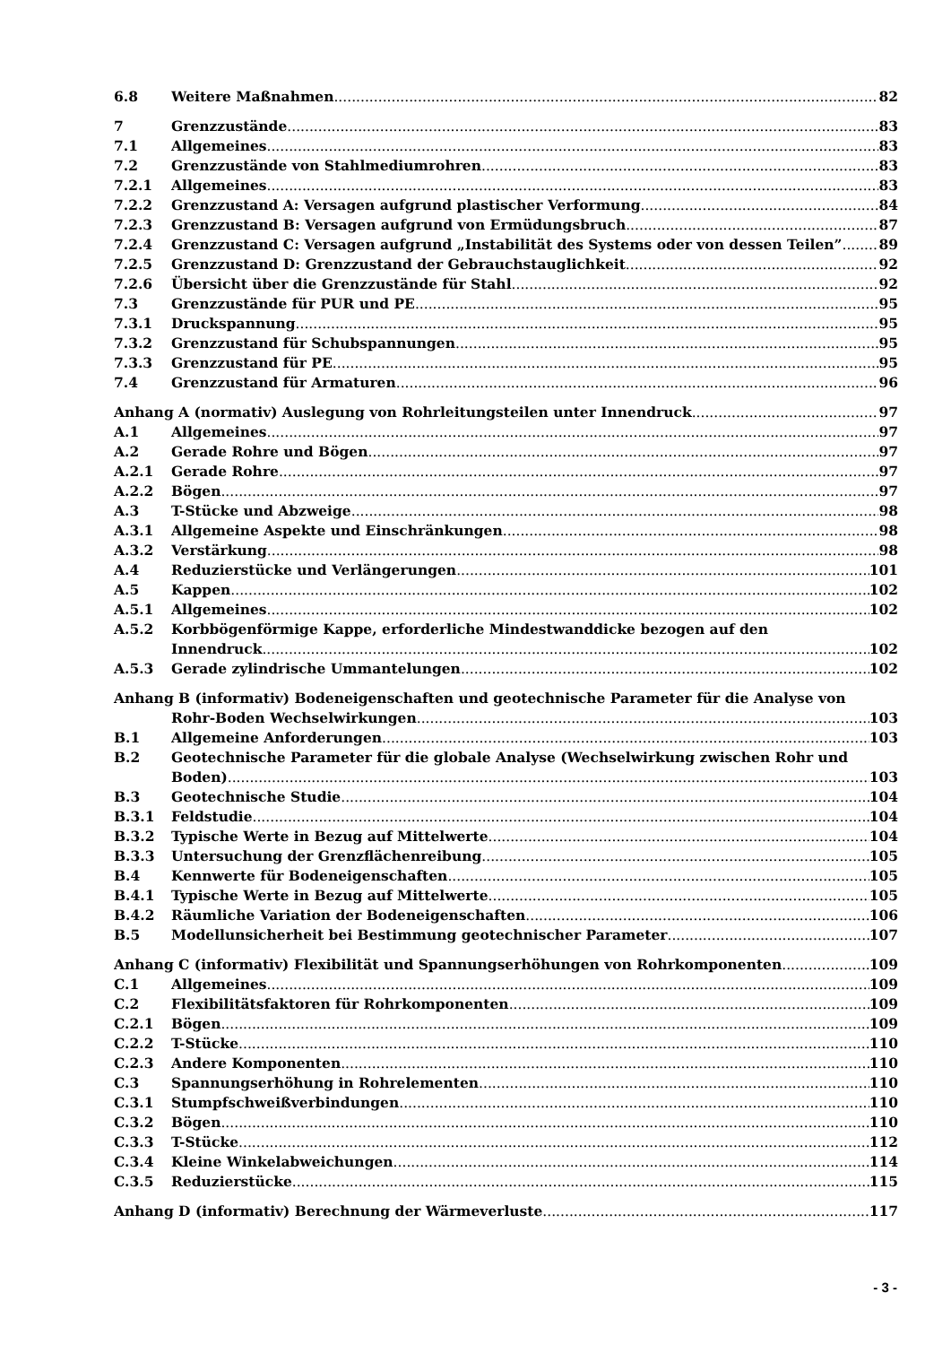6.8 Weitere Maßnahmen 82
7 Grenzzustände 83
7.1 Allgemeines 83
7.2 Grenzzustände von Stahlmediumrohren 83
7.2.1 Allgemeines 83
7.2.2 Grenzzustand A: Versagen aufgrund plastischer Verformung 84
7.2.3 Grenzzustand B: Versagen aufgrund von Ermüdungsbruch 87
7.2.4 Grenzzustand C: Versagen aufgrund „Instabilität des Systems oder von dessen Teilen” 89
7.2.5 Grenzzustand D: Grenzzustand der Gebrauchstauglichkeit 92
7.2.6 Übersicht über die Grenzzustände für Stahl 92
7.3 Grenzzustände für PUR und PE 95
7.3.1 Druckspannung 95
7.3.2 Grenzzustand für Schubspannungen 95
7.3.3 Grenzzustand für PE 95
7.4 Grenzzustand für Armaturen 96
Anhang A (normativ) Auslegung von Rohrleitungsteilen unter Innendruck 97
A.1 Allgemeines 97
A.2 Gerade Rohre und Bögen 97
A.2.1 Gerade Rohre 97
A.2.2 Bögen 97
A.3 T-Stücke und Abzweige 98
A.3.1 Allgemeine Aspekte und Einschränkungen 98
A.3.2 Verstärkung 98
A.4 Reduzierstücke und Verlängerungen 101
A.5 Kappen 102
A.5.1 Allgemeines 102
A.5.2 Korbbögenförmige Kappe, erforderliche Mindestwanddicke bezogen auf den
Innendruck 102
A.5.3 Gerade zylindrische Ummantelungen 102
Anhang B (informativ) Bodeneigenschaften und geotechnische Parameter für die Analyse von
Rohr-Boden Wechselwirkungen 103
B.1 Allgemeine Anforderungen 103
B.2 Geotechnische Parameter für die globale Analyse (Wechselwirkung zwischen Rohr und
Boden) 103
B.3 Geotechnische Studie 104
B.3.1 Feldstudie 104
B.3.2 Typische Werte in Bezug auf Mittelwerte 104
B.3.3 Untersuchung der Grenzflächenreibung 105
B.4 Kennwerte für Bodeneigenschaften 105
B.4.1 Typische Werte in Bezug auf Mittelwerte 105
B.4.2 Räumliche Variation der Bodeneigenschaften 106
B.5 Modellunsicherheit bei Bestimmung geotechnischer Parameter 107
Anhang C (informativ) Flexibilität und Spannungserhöhungen von Rohrkomponenten 109
C.1 Allgemeines 109
C.2 Flexibilitätsfaktoren für Rohrkomponenten 109
C.2.1 Bögen 109
C.2.2 T-Stücke 110
C.2.3 Andere Komponenten 110
C.3 Spannungserhöhung in Rohrelementen 110
C.3.1 Stumpfschweißverbindungen 110
C.3.2 Bögen 110
C.3.3 T-Stücke 112
C.3.4 Kleine Winkelabweichungen 114
C.3.5 Reduzierstücke 115
Anhang D (informativ) Berechnung der Wärmeverluste 117
- 3 -